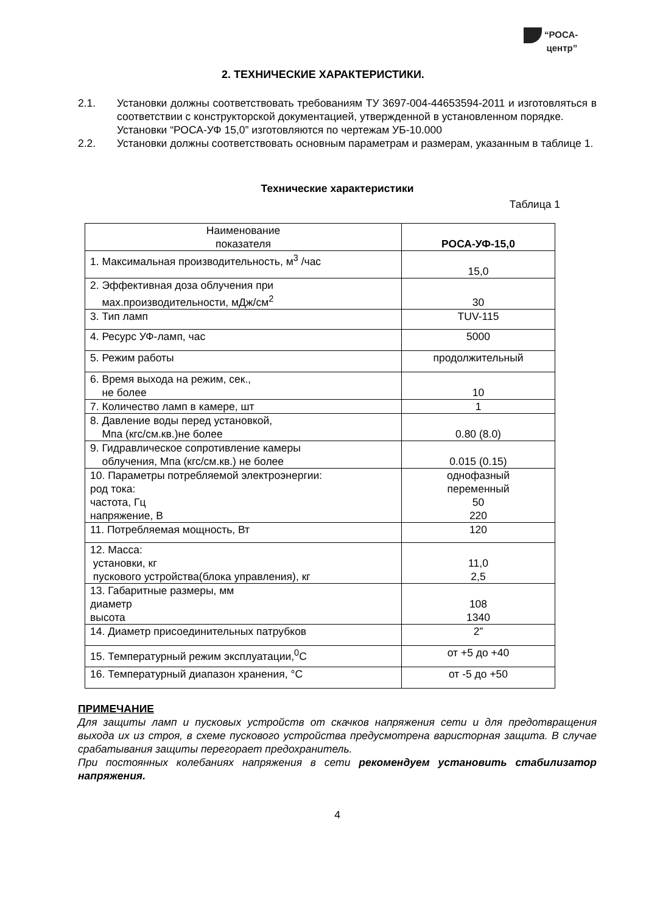“РОСА-
центр”
2. ТЕХНИЧЕСКИЕ ХАРАКТЕРИСТИКИ.
2.1. Установки должны соответствовать требованиям ТУ 3697-004-44653594-2011 и изготовляться в соответствии с конструкторской документацией, утвержденной в установленном порядке.
Установки “РОСА-УФ 15,0” изготовляются по чертежам УБ-10.000
2.2. Установки должны соответствовать основным параметрам и размерам, указанным в таблице 1.
Технические характеристики
Таблица 1
| Наименование показателя | РОСА-УФ-15,0 |
| 1. Максимальная производительность, м<sup>3</sup> /час | 15,0 |
| 2. Эффективная доза облучения при мах.производительности, мДж/см<sup>2</sup> | 30 |
| 3. Тип ламп | TUV-115 |
| 4. Ресурс УФ-ламп, час | 5000 |
| 5. Режим работы | продолжительный |
| 6. Время выхода на режим, сек., не более | 10 |
| 7. Количество ламп в камере, шт | 1 |
| 8. Давление воды перед установкой, Мпа (кгс/см.кв.)не более | 0.80 (8.0) |
| 9. Гидравлическое сопротивление камеры облучения, Мпа (кгс/см.кв.) не более | 0.015 (0.15) |
| 10. Параметры потребляемой электроэнергии: род тока: частота, Гц напряжение, В | однофазный переменный 50 220 |
| 11. Потребляемая мощность, Вт | 120 |
| 12. Масса: установки, кг пускового устройства(блока управления), кг | 11,0 2,5 |
| 13. Габаритные размеры, мм диаметр высота | 108 1340 |
| 14. Диаметр присоединительных патрубков | 2” |
| 15. Температурный режим эксплуатации,<sup>0</sup>С | от +5 до +40 |
| 16. Температурный диапазон хранения, °С | от -5 до +50 |
ПРИМЕЧАНИЕ
Для защиты ламп и пусковых устройств от скачков напряжения сети и для предотвращения выхода их из строя, в схеме пускового устройства предусмотрена варисторная защита. В случае срабатывания защиты перегорает предохранитель.
При постоянных колебаниях напряжения в сети рекомендуем установить стабилизатор напряжения.
4